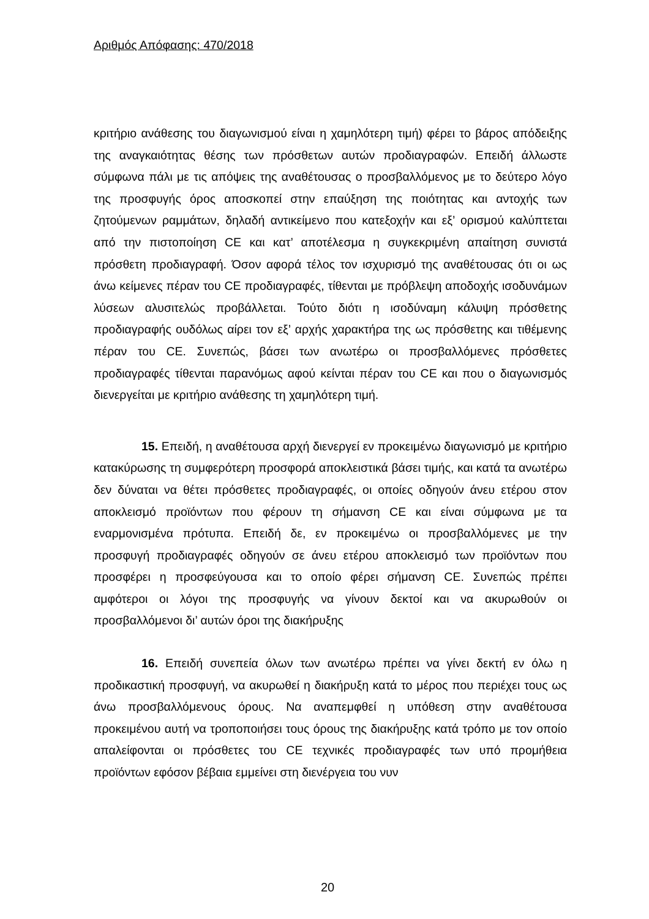Αριθμός Απόφασης: 470/2018
κριτήριο ανάθεσης του διαγωνισμού είναι η χαμηλότερη τιμή) φέρει το βάρος απόδειξης της αναγκαιότητας θέσης των πρόσθετων αυτών προδιαγραφών. Επειδή άλλωστε σύμφωνα πάλι με τις απόψεις της αναθέτουσας ο προσβαλλόμενος με το δεύτερο λόγο της προσφυγής όρος αποσκοπεί στην επαύξηση της ποιότητας και αντοχής των ζητούμενων ραμμάτων, δηλαδή αντικείμενο που κατεξοχήν και εξ’ ορισμού καλύπτεται από την πιστοποίηση CE και κατ’ αποτέλεσμα η συγκεκριμένη απαίτηση συνιστά πρόσθετη προδιαγραφή. Όσον αφορά τέλος τον ισχυρισμό της αναθέτουσας ότι οι ως άνω κείμενες πέραν του CE προδιαγραφές, τίθενται με πρόβλεψη αποδοχής ισοδυνάμων λύσεων αλυσιτελώς προβάλλεται. Τούτο διότι η ισοδύναμη κάλυψη πρόσθετης προδιαγραφής ουδόλως αίρει τον εξ’ αρχής χαρακτήρα της ως πρόσθετης και τιθέμενης πέραν του CE. Συνεπώς, βάσει των ανωτέρω οι προσβαλλόμενες πρόσθετες προδιαγραφές τίθενται παρανόμως αφού κείνται πέραν του CE και που ο διαγωνισμός διενεργείται με κριτήριο ανάθεσης τη χαμηλότερη τιμή.
15. Επειδή, η αναθέτουσα αρχή διενεργεί εν προκειμένω διαγωνισμό με κριτήριο κατακύρωσης τη συμφερότερη προσφορά αποκλειστικά βάσει τιμής, και κατά τα ανωτέρω δεν δύναται να θέτει πρόσθετες προδιαγραφές, οι οποίες οδηγούν άνευ ετέρου στον αποκλεισμό προϊόντων που φέρουν τη σήμανση CE και είναι σύμφωνα με τα εναρμονισμένα πρότυπα. Επειδή δε, εν προκειμένω οι προσβαλλόμενες με την προσφυγή προδιαγραφές οδηγούν σε άνευ ετέρου αποκλεισμό των προϊόντων που προσφέρει η προσφεύγουσα και το οποίο φέρει σήμανση CE. Συνεπώς πρέπει αμφότεροι οι λόγοι της προσφυγής να γίνουν δεκτοί και να ακυρωθούν οι προσβαλλόμενοι δι’ αυτών όροι της διακήρυξης
16. Επειδή συνεπεία όλων των ανωτέρω πρέπει να γίνει δεκτή εν όλω η προδικαστική προσφυγή, να ακυρωθεί η διακήρυξη κατά το μέρος που περιέχει τους ως άνω προσβαλλόμενους όρους. Να αναπεμφθεί η υπόθεση στην αναθέτουσα προκειμένου αυτή να τροποποιήσει τους όρους της διακήρυξης κατά τρόπο με τον οποίο απαλείφονται οι πρόσθετες του CE τεχνικές προδιαγραφές των υπό προμήθεια προϊόντων εφόσον βέβαια εμμείνει στη διενέργεια του νυν
20